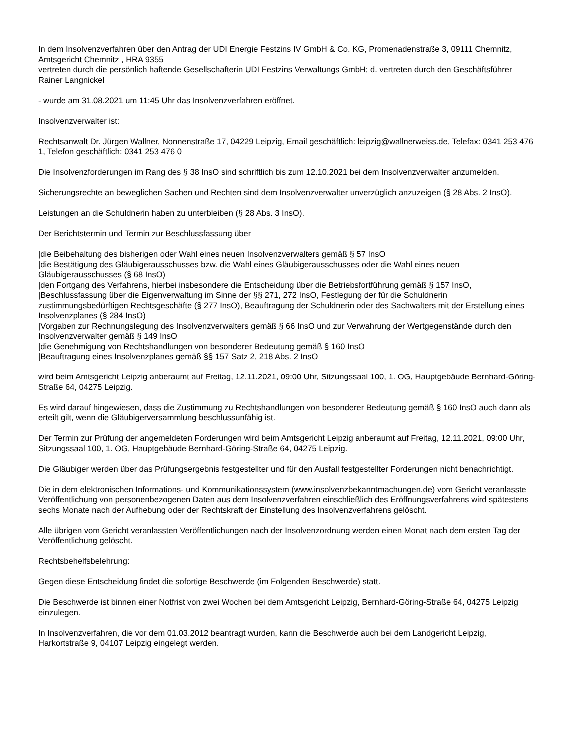In dem Insolvenzverfahren über den Antrag der UDI Energie Festzins IV GmbH & Co. KG, Promenadenstraße 3, 09111 Chemnitz, Amtsgericht Chemnitz , HRA 9355
vertreten durch die persönlich haftende Gesellschafterin UDI Festzins Verwaltungs GmbH; d. vertreten durch den Geschäftsführer Rainer Langnickel
- wurde am 31.08.2021 um 11:45 Uhr das Insolvenzverfahren eröffnet.
Insolvenzverwalter ist:
Rechtsanwalt Dr. Jürgen Wallner, Nonnenstraße 17, 04229 Leipzig, Email geschäftlich: leipzig@wallnerweiss.de, Telefax: 0341 253 476 1, Telefon geschäftlich: 0341 253 476 0
Die Insolvenzforderungen im Rang des § 38 InsO sind schriftlich bis zum 12.10.2021 bei dem Insolvenzverwalter anzumelden.
Sicherungsrechte an beweglichen Sachen und Rechten sind dem Insolvenzverwalter unverzüglich anzuzeigen (§ 28 Abs. 2 InsO).
Leistungen an die Schuldnerin haben zu unterbleiben (§ 28 Abs. 3 InsO).
Der Berichtstermin und Termin zur Beschlussfassung über
|die Beibehaltung des bisherigen oder Wahl eines neuen Insolvenzverwalters gemäß § 57 InsO
|die Bestätigung des Gläubigerausschusses bzw. die Wahl eines Gläubigerausschusses oder die Wahl eines neuen Gläubigerausschusses (§ 68 InsO)
|den Fortgang des Verfahrens, hierbei insbesondere die Entscheidung über die Betriebsfortführung gemäß § 157 InsO,
|Beschlussfassung über die Eigenverwaltung im Sinne der §§ 271, 272 InsO, Festlegung der für die Schuldnerin zustimmungsbedürftigen Rechtsgeschäfte (§ 277 InsO), Beauftragung der Schuldnerin oder des Sachwalters mit der Erstellung eines Insolvenzplanes (§ 284 InsO)
|Vorgaben zur Rechnungslegung des Insolvenzverwalters gemäß § 66 InsO und zur Verwahrung der Wertgegenstände durch den Insolvenzverwalter gemäß § 149 InsO
|die Genehmigung von Rechtshandlungen von besonderer Bedeutung gemäß § 160 InsO
|Beauftragung eines Insolvenzplanes gemäß §§ 157 Satz 2, 218 Abs. 2 InsO
wird beim Amtsgericht Leipzig anberaumt auf Freitag, 12.11.2021, 09:00 Uhr, Sitzungssaal 100, 1. OG, Hauptgebäude Bernhard-Göring-Straße 64, 04275 Leipzig.
Es wird darauf hingewiesen, dass die Zustimmung zu Rechtshandlungen von besonderer Bedeutung gemäß § 160 InsO auch dann als erteilt gilt, wenn die Gläubigerversammlung beschlussunfähig ist.
Der Termin zur Prüfung der angemeldeten Forderungen wird beim Amtsgericht Leipzig anberaumt auf Freitag, 12.11.2021, 09:00 Uhr, Sitzungssaal 100, 1. OG, Hauptgebäude Bernhard-Göring-Straße 64, 04275 Leipzig.
Die Gläubiger werden über das Prüfungsergebnis festgestellter und für den Ausfall festgestellter Forderungen nicht benachrichtigt.
Die in dem elektronischen Informations- und Kommunikationssystem (www.insolvenzbekanntmachungen.de) vom Gericht veranlasste Veröffentlichung von personenbezogenen Daten aus dem Insolvenzverfahren einschließlich des Eröffnungsverfahrens wird spätestens sechs Monate nach der Aufhebung oder der Rechtskraft der Einstellung des Insolvenzverfahrens gelöscht.
Alle übrigen vom Gericht veranlassten Veröffentlichungen nach der Insolvenzordnung werden einen Monat nach dem ersten Tag der Veröffentlichung gelöscht.
Rechtsbehelfsbelehrung:
Gegen diese Entscheidung findet die sofortige Beschwerde (im Folgenden Beschwerde) statt.
Die Beschwerde ist binnen einer Notfrist von zwei Wochen bei dem Amtsgericht Leipzig, Bernhard-Göring-Straße 64, 04275 Leipzig einzulegen.
In Insolvenzverfahren, die vor dem 01.03.2012 beantragt wurden, kann die Beschwerde auch bei dem Landgericht Leipzig, Harkortstraße 9, 04107 Leipzig eingelegt werden.